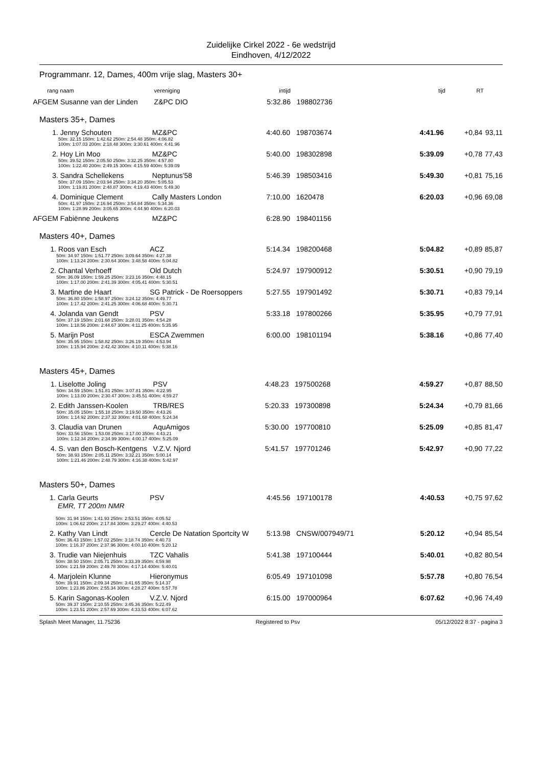Zuidelijke Cirkel 2022 - 6e wedstrijd
Eindhoven, 4/12/2022
Programmanr. 12, Dames, 400m vrije slag, Masters 30+
| rang | naam | vereniging | intijd | | tijd | RT | |
| AFGEM | Susanne van der Linden | Z&PC DIO | 5:32.86 | 198802736 | | | |
Masters 35+, Dames
| 1. | Jenny Schouten | MZ&PC | 4:40.60 | 198703674 | 4:41.96 | +0,84 | 93,11 |
| | 50m: 32.15 150m: 1:42.62 250m: 2:54.48 350m: 4:06.82 100m: 1:07.03 200m: 2:18.48 300m: 3:30.61 400m: 4:41.96 | | | | | | |
| 2. | Hoy Lin Moo | MZ&PC | 5:40.00 | 198302898 | 5:39.09 | +0,78 | 77,43 |
| | 50m: 39.52 150m: 2:05.50 250m: 3:32.25 350m: 4:57.80 100m: 1:22.40 200m: 2:49.15 300m: 4:15.59 400m: 5:39.09 | | | | | | |
| 3. | Sandra Schellekens | Neptunus'58 | 5:46.39 | 198503416 | 5:49.30 | +0,81 | 75,16 |
| | 50m: 37.09 150m: 2:03.94 250m: 3:34.20 350m: 5:05.53 100m: 1:19.81 200m: 2:48.87 300m: 4:19.43 400m: 5:49.30 | | | | | | |
| 4. | Dominique Clement | Cally Masters London | 7:10.00 | 1620478 | 6:20.03 | +0,96 | 69,08 |
| | 50m: 41.97 150m: 2:16.94 250m: 3:54.84 350m: 5:34.36 100m: 1:28.99 200m: 3:05.65 300m: 4:44.90 400m: 6:20.03 | | | | | | |
| AFGEM | Fabiënne Jeukens | MZ&PC | 6:28.90 | 198401156 | | | |
Masters 40+, Dames
| 1. | Roos van Esch | ACZ | 5:14.34 | 198200468 | 5:04.82 | +0,89 | 85,87 |
| | 50m: 34.97 150m: 1:51.77 250m: 3:09.64 350m: 4:27.38 100m: 1:13.24 200m: 2:30.64 300m: 3:48.58 400m: 5:04.82 | | | | | | |
| 2. | Chantal Verhoeff | Old Dutch | 5:24.97 | 197900912 | 5:30.51 | +0,90 | 79,19 |
| | 50m: 36.09 150m: 1:59.25 250m: 3:23.16 350m: 4:48.15 100m: 1:17.00 200m: 2:41.39 300m: 4:05.41 400m: 5:30.51 | | | | | | |
| 3. | Martine de Haart | SG Patrick - De Roersoppers | 5:27.55 | 197901492 | 5:30.71 | +0,83 | 79,14 |
| | 50m: 36.80 150m: 1:58.97 250m: 3:24.12 350m: 4:49.77 100m: 1:17.42 200m: 2:41.25 300m: 4:06.68 400m: 5:30.71 | | | | | | |
| 4. | Jolanda van Gendt | PSV | 5:33.18 | 197800266 | 5:35.95 | +0,79 | 77,91 |
| | 50m: 37.19 150m: 2:01.68 250m: 3:28.01 350m: 4:54.28 100m: 1:18.56 200m: 2:44.67 300m: 4:11.25 400m: 5:35.95 | | | | | | |
| 5. | Marijn Post | ESCA Zwemmen | 6:00.00 | 198101194 | 5:38.16 | +0,86 | 77,40 |
| | 50m: 35.95 150m: 1:58.82 250m: 3:26.19 350m: 4:53.94 100m: 1:15.94 200m: 2:42.42 300m: 4:10.11 400m: 5:38.16 | | | | | | |
Masters 45+, Dames
| 1. | Liselotte Joling | PSV | 4:48.23 | 197500268 | 4:59.27 | +0,87 | 88,50 |
| | 50m: 34.59 150m: 1:51.81 250m: 3:07.81 350m: 4:22.95 100m: 1:13.00 200m: 2:30.47 300m: 3:45.51 400m: 4:59.27 | | | | | | |
| 2. | Edith Janssen-Koolen | TRB/RES | 5:20.33 | 197300898 | 5:24.34 | +0,79 | 81,66 |
| | 50m: 35.05 150m: 1:55.18 250m: 3:19.50 350m: 4:43.26 100m: 1:14.92 200m: 2:37.32 300m: 4:01.68 400m: 5:24.34 | | | | | | |
| 3. | Claudia van Drunen | AquAmigos | 5:30.00 | 197700810 | 5:25.09 | +0,85 | 81,47 |
| | 50m: 33.56 150m: 1:53.08 250m: 3:17.00 350m: 4:43.21 100m: 1:12.34 200m: 2:34.99 300m: 4:00.17 400m: 5:25.09 | | | | | | |
| 4. | S. van den Bosch-Kentgens | V.Z.V. Njord | 5:41.57 | 197701246 | 5:42.97 | +0,90 | 77,22 |
| | 50m: 38.93 150m: 2:05.11 250m: 3:32.21 350m: 5:00.14 100m: 1:21.46 200m: 2:48.79 300m: 4:16.38 400m: 5:42.97 | | | | | | |
Masters 50+, Dames
| 1. | Carla Geurts | PSV | 4:45.56 | 197100178 | 4:40.53 | +0,75 | 97,62 |
| | EMR, TT 200m NMR | | | | | | |
| | 50m: 31.94 150m: 1:41.93 250m: 2:53.51 350m: 4:05.52 100m: 1:06.62 200m: 2:17.84 300m: 3:29.27 400m: 4:40.53 | | | | | | |
| 2. | Kathy Van Lindt | Cercle De Natation Sportcity W | 5:13.98 | CNSW/007949/71 | 5:20.12 | +0,94 | 85,54 |
| | 50m: 36.43 150m: 1:57.02 250m: 3:18.74 350m: 4:40.73 100m: 1:16.37 200m: 2:37.96 300m: 4:00.10 400m: 5:20.12 | | | | | | |
| 3. | Trudie van Niejenhuis | TZC Vahalis | 5:41.38 | 197100444 | 5:40.01 | +0,82 | 80,54 |
| | 50m: 38.50 150m: 2:05.71 250m: 3:33.39 350m: 4:59.98 100m: 1:21.59 200m: 2:49.78 300m: 4:17.14 400m: 5:40.01 | | | | | | |
| 4. | Marjolein Klunne | Hieronymus | 6:05.49 | 197101098 | 5:57.78 | +0,80 | 76,54 |
| | 50m: 39.91 150m: 2:09.34 250m: 3:41.65 350m: 5:14.37 100m: 1:23.86 200m: 2:55.34 300m: 4:28.27 400m: 5:57.78 | | | | | | |
| 5. | Karin Sagonas-Koolen | V.Z.V. Njord | 6:15.00 | 197000964 | 6:07.62 | +0,96 | 74,49 |
| | 50m: 39.37 150m: 2:10.55 250m: 3:45.36 350m: 5:22.49 100m: 1:23.51 200m: 2:57.69 300m: 4:33.53 400m: 6:07.62 | | | | | | |
Splash Meet Manager, 11.75236 Registered to Psv 05/12/2022 8:37 - pagina 3